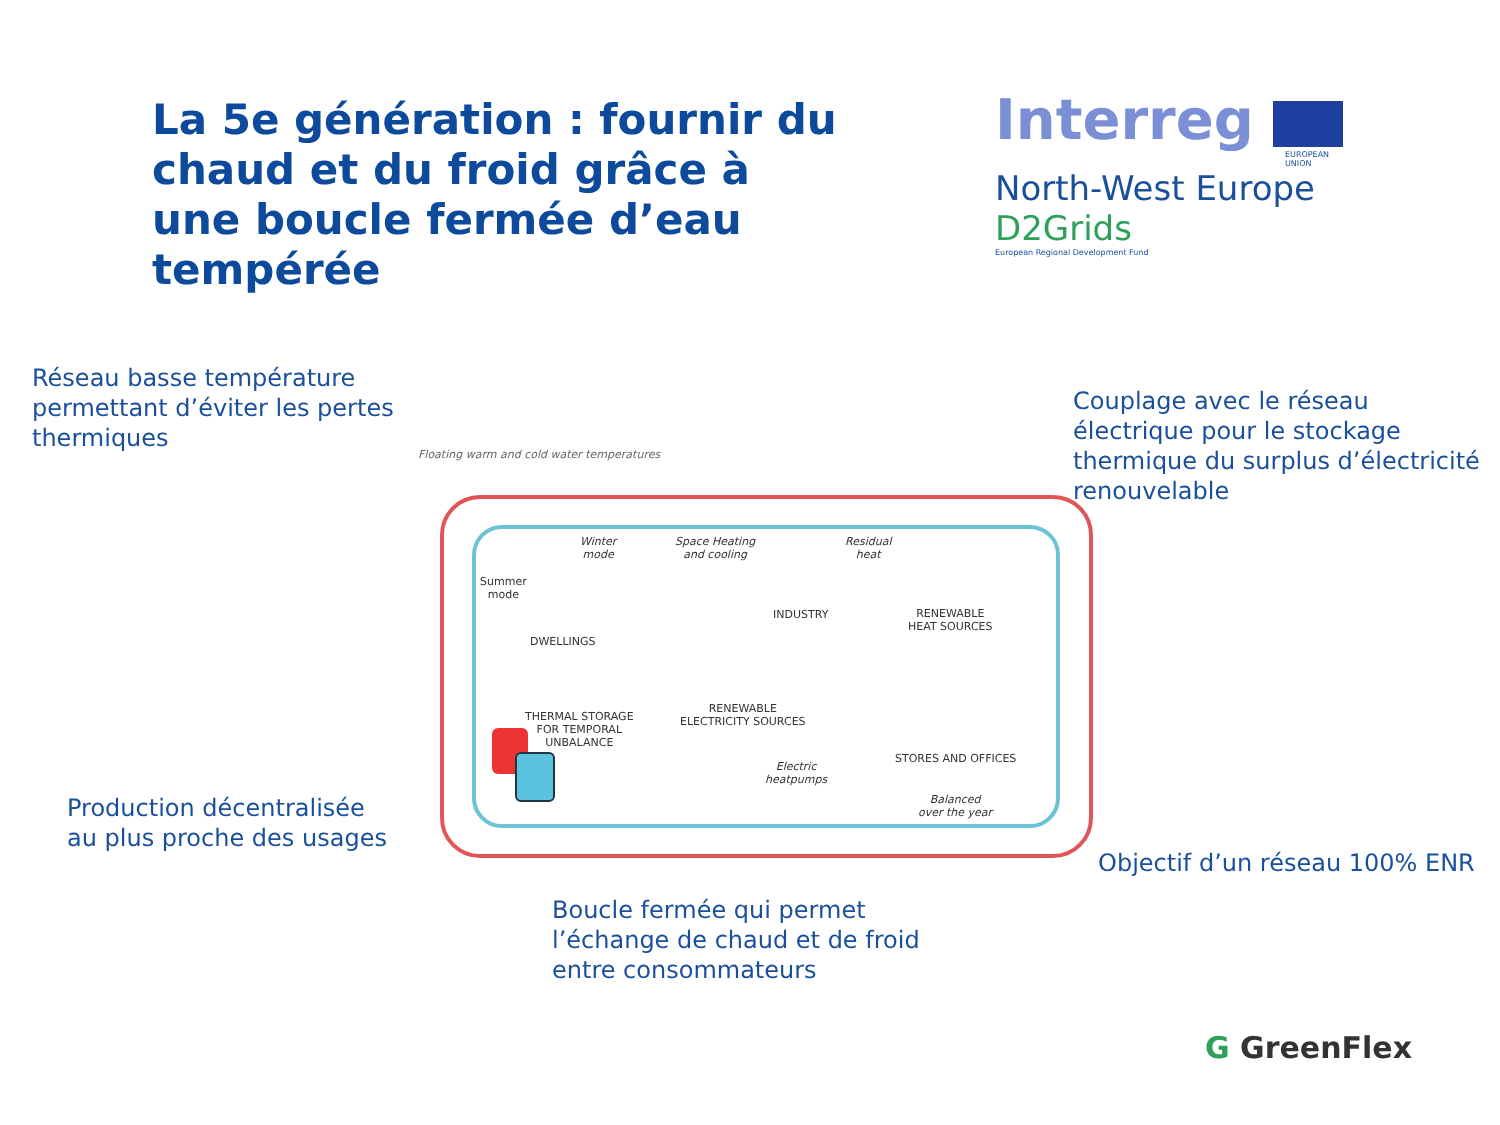La 5e génération : fournir du chaud et du froid grâce à une boucle fermée d’eau tempérée
Interreg
EUROPEAN UNION
North-West Europe
D2Grids
European Regional Development Fund
Réseau basse température
permettant d’éviter les pertes
thermiques
Couplage avec le réseau
électrique pour le stockage
thermique du surplus d’électricité
renouvelable
Floating warm and cold water temperatures
Summer
mode
Winter
mode
DWELLINGS
Space Heating
and cooling
INDUSTRY
Residual
heat
RENEWABLE
HEAT SOURCES
THERMAL STORAGE
FOR TEMPORAL
UNBALANCE
RENEWABLE
ELECTRICITY SOURCES
Electric
heatpumps
STORES AND OFFICES
Balanced
over the year
Production décentralisée
au plus proche des usages
Objectif d’un réseau 100% ENR
Boucle fermée qui permet
l’échange de chaud et de froid
entre consommateurs
G GreenFlex